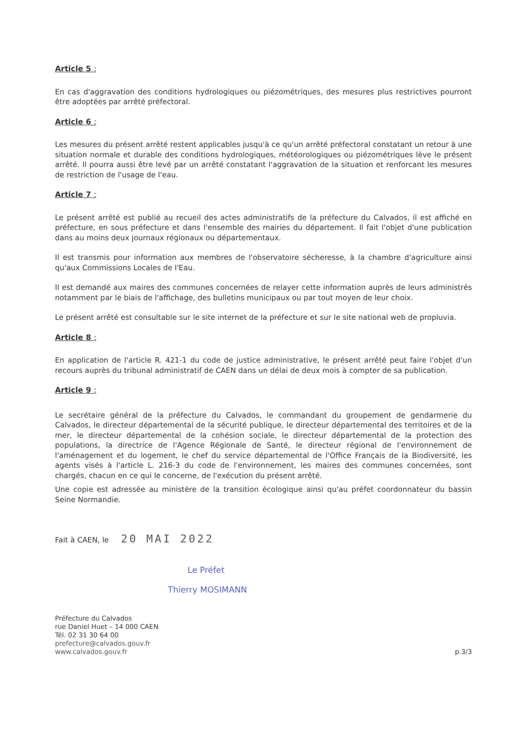Article 5 :
En cas d'aggravation des conditions hydrologiques ou piézométriques, des mesures plus restrictives pourront être adoptées par arrêté préfectoral.
Article 6 :
Les mesures du présent arrêté restent applicables jusqu'à ce qu'un arrêté préfectoral constatant un retour à une situation normale et durable des conditions hydrologiques, météorologiques ou piézométriques lève le présent arrêté. Il pourra aussi être levé par un arrêté constatant l'aggravation de la situation et renforcant les mesures de restriction de l'usage de l'eau.
Article 7 :
Le présent arrêté est publié au recueil des actes administratifs de la préfecture du Calvados, il est affiché en préfecture, en sous préfecture et dans l'ensemble des mairies du département. Il fait l'objet d'une publication dans au moins deux journaux régionaux ou départementaux.
Il est transmis pour information aux membres de l'observatoire sécheresse, à la chambre d'agriculture ainsi qu'aux Commissions Locales de l'Eau.
Il est demandé aux maires des communes concernées de relayer cette information auprès de leurs administrés notamment par le biais de l'affichage, des bulletins municipaux ou par tout moyen de leur choix.
Le présent arrêté est consultable sur le site internet de la préfecture et sur le site national web de propluvia.
Article 8 :
En application de l'article R. 421-1 du code de justice administrative, le présent arrêté peut faire l'objet d'un recours auprès du tribunal administratif de CAEN dans un délai de deux mois à compter de sa publication.
Article 9 :
Le secrétaire général de la préfecture du Calvados, le commandant du groupement de gendarmerie du Calvados, le directeur départemental de la sécurité publique, le directeur départemental des territoires et de la mer, le directeur départemental de la cohésion sociale, le directeur départemental de la protection des populations, la directrice de l'Agence Régionale de Santé, le directeur régional de l'environnement de l'aménagement et du logement, le chef du service départemental de l'Office Français de la Biodiversité, les agents visés à l'article L. 216-3 du code de l'environnement, les maires des communes concernées, sont chargés, chacun en ce qui le concerne, de l'exécution du présent arrêté.
Une copie est adressée au ministère de la transition écologique ainsi qu'au préfet coordonnateur du bassin Seine Normandie.
Fait à CAEN, le 20 MAI 2022
Le Préfet
Thierry MOSIMANN
Préfecture du Calvados
rue Daniel Huet – 14 000 CAEN
Tél. 02 31 30 64 00
prefecture@calvados.gouv.fr
www.calvados.gouv.fr
p.3/3